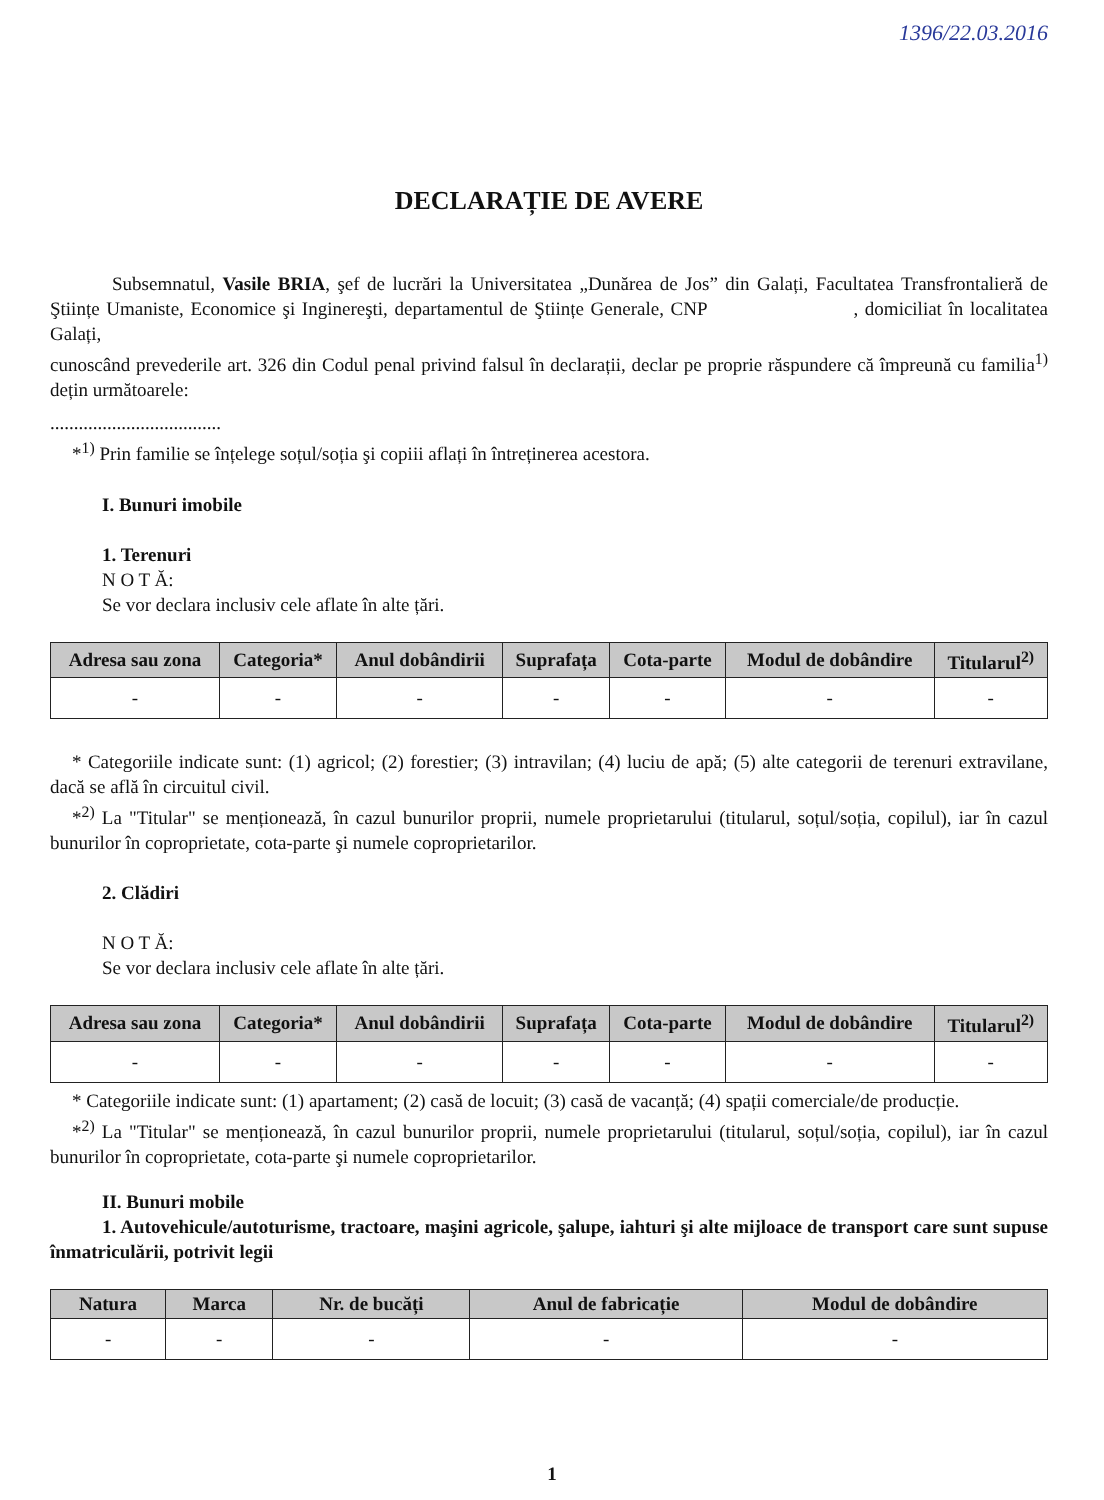1396/22.03.2016
DECLARAȚIE DE AVERE
Subsemnatul, Vasile BRIA, şef de lucrări la Universitatea „Dunărea de Jos” din Galați, Facultatea Transfrontalieră de Ştiințe Umaniste, Economice şi Inginereşti, departamentul de Ştiințe Generale, CNP , domiciliat în localitatea Galați,
cunoscând prevederile art. 326 din Codul penal privind falsul în declarații, declar pe proprie răspundere că împreună cu familia<sup>1)</sup> dețin următoarele:
....................................
*<sup>1)</sup> Prin familie se înțelege soțul/soția şi copiii aflați în întreținerea acestora.
I. Bunuri imobile
1. Terenuri
N O T Ă:
Se vor declara inclusiv cele aflate în alte țări.
| Adresa sau zona | Categoria* | Anul dobândirii | Suprafața | Cota-parte | Modul de dobândire | Titularul<sup>2)</sup> |
| --- | --- | --- | --- | --- | --- | --- |
| - | - | - | - | - | - | - |
* Categoriile indicate sunt: (1) agricol; (2) forestier; (3) intravilan; (4) luciu de apă; (5) alte categorii de terenuri extravilane, dacă se află în circuitul civil.
*<sup>2)</sup> La "Titular" se menționează, în cazul bunurilor proprii, numele proprietarului (titularul, soțul/soția, copilul), iar în cazul bunurilor în coproprietate, cota-parte şi numele coproprietarilor.
2. Clădiri
N O T Ă:
Se vor declara inclusiv cele aflate în alte țări.
| Adresa sau zona | Categoria* | Anul dobândirii | Suprafața | Cota-parte | Modul de dobândire | Titularul<sup>2)</sup> |
| --- | --- | --- | --- | --- | --- | --- |
| - | - | - | - | - | - | - |
* Categoriile indicate sunt: (1) apartament; (2) casă de locuit; (3) casă de vacanță; (4) spații comerciale/de producție.
*<sup>2)</sup> La "Titular" se menționează, în cazul bunurilor proprii, numele proprietarului (titularul, soțul/soția, copilul), iar în cazul bunurilor în coproprietate, cota-parte şi numele coproprietarilor.
II. Bunuri mobile
1. Autovehicule/autoturisme, tractoare, maşini agricole, şalupe, iahturi şi alte mijloace de transport care sunt supuse înmatriculării, potrivit legii
| Natura | Marca | Nr. de bucăți | Anul de fabricație | Modul de dobândire |
| --- | --- | --- | --- | --- |
| - | - | - | - | - |
1